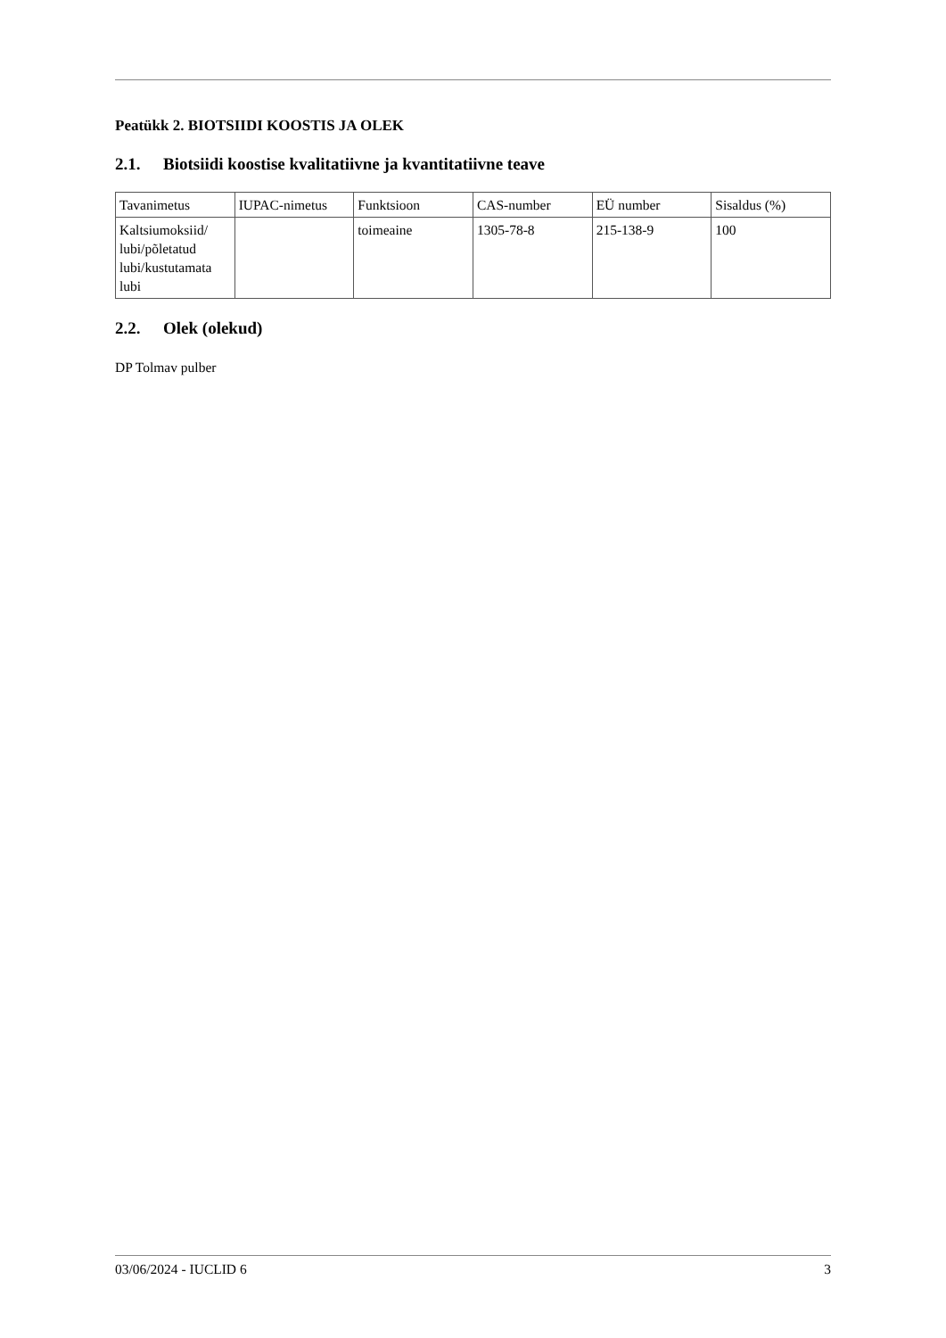Peatükk 2. BIOTSIIDI KOOSTIS JA OLEK
2.1. Biotsiidi koostise kvalitatiivne ja kvantitatiivne teave
| Tavanimetus | IUPAC-nimetus | Funktsioon | CAS-number | EÜ number | Sisaldus (%) |
| Kaltsiumoksiid/ lubi/põletatud lubi/kustutamata lubi | | toimeaine | 1305-78-8 | 215-138-9 | 100 |
2.2. Olek (olekud)
DP Tolmav pulber
03/06/2024 - IUCLID 6 3